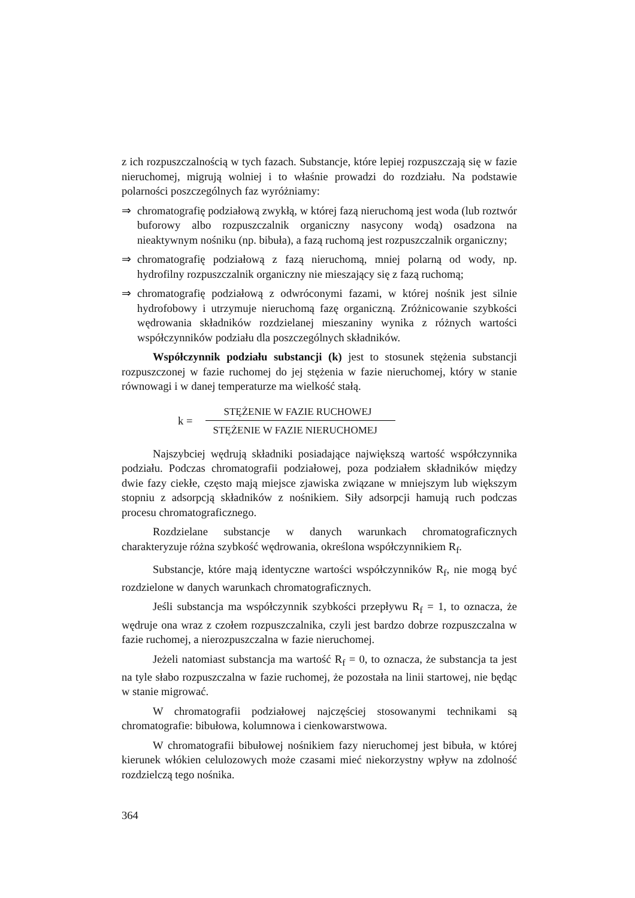z ich rozpuszczalnością w tych fazach. Substancje, które lepiej rozpuszczają się w fazie nieruchomej, migrują wolniej i to właśnie prowadzi do rozdziału. Na podstawie polarności poszczególnych faz wyróżniamy:
⇒ chromatografię podziałową zwykłą, w której fazą nieruchomą jest woda (lub roztwór buforowy albo rozpuszczalnik organiczny nasycony wodą) osadzona na nieaktywnym nośniku (np. bibuła), a fazą ruchomą jest rozpuszczalnik organiczny;
⇒ chromatografię podziałową z fazą nieruchomą, mniej polarną od wody, np. hydrofilny rozpuszczalnik organiczny nie mieszający się z fazą ruchomą;
⇒ chromatografię podziałową z odwróconymi fazami, w której nośnik jest silnie hydrofobowy i utrzymuje nieruchomą fazę organiczną. Zróżnicowanie szybkości wędrowania składników rozdzielanej mieszaniny wynika z różnych wartości współczynników podziału dla poszczególnych składników.
Współczynnik podziału substancji (k) jest to stosunek stężenia substancji rozpuszczonej w fazie ruchomej do jej stężenia w fazie nieruchomej, który w stanie równowagi i w danej temperaturze ma wielkość stałą.
k =
STĘŻENIE W FAZIE RUCHOWEJ
STĘŻENIE W FAZIE NIERUCHOMEJ
Najszybciej wędrują składniki posiadające największą wartość współczynnika podziału. Podczas chromatografii podziałowej, poza podziałem składników między dwie fazy ciekłe, często mają miejsce zjawiska związane w mniejszym lub większym stopniu z adsorpcją składników z nośnikiem. Siły adsorpcji hamują ruch podczas procesu chromatograficznego.
Rozdzielane substancje w danych warunkach chromatograficznych charakteryzuje różna szybkość wędrowania, określona współczynnikiem R<sub>f</sub>.
Substancje, które mają identyczne wartości współczynników R<sub>f</sub>, nie mogą być rozdzielone w danych warunkach chromatograficznych.
Jeśli substancja ma współczynnik szybkości przepływu R<sub>f</sub> = 1, to oznacza, że wędruje ona wraz z czołem rozpuszczalnika, czyli jest bardzo dobrze rozpuszczalna w fazie ruchomej, a nierozpuszczalna w fazie nieruchomej.
Jeżeli natomiast substancja ma wartość R<sub>f</sub> = 0, to oznacza, że substancja ta jest na tyle słabo rozpuszczalna w fazie ruchomej, że pozostała na linii startowej, nie będąc w stanie migrować.
W chromatografii podziałowej najczęściej stosowanymi technikami są chromatografie: bibułowa, kolumnowa i cienkowarstwowa.
W chromatografii bibułowej nośnikiem fazy nieruchomej jest bibuła, w której kierunek włókien celulozowych może czasami mieć niekorzystny wpływ na zdolność rozdzielczą tego nośnika.
364